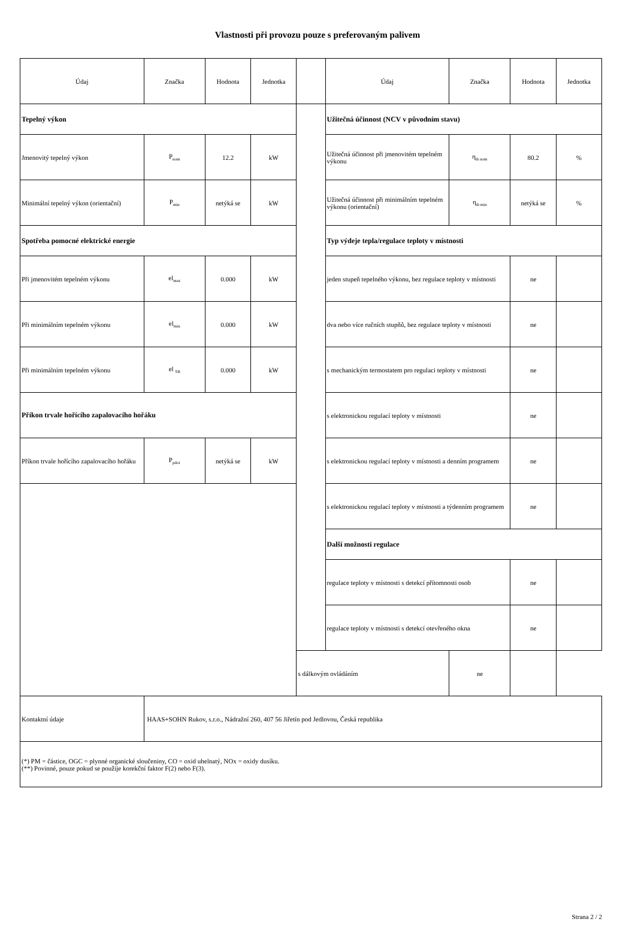Vlastnosti při provozu pouze s preferovaným palivem
| Údaj | Značka | Hodnota | Jednotka | | Údaj | Značka | Hodnota | Jednotka |
| --- | --- | --- | --- | --- | --- | --- | --- | --- |
| Tepelný výkon | | | | | Užitečná účinnost (NCV v původním stavu) | | | |
| Jmenovitý tepelný výkon | P<sub>nom</sub> | 12.2 | kW | | Užitečná účinnost při jmenovitém tepelném výkonu | η<sub>th nom</sub> | 80.2 | % |
| Minimální tepelný výkon (orientační) | P<sub>min</sub> | netýká se | kW | | Užitečná účinnost při minimálním tepelném výkonu (orientační) | η<sub>th min</sub> | netýká se | % |
| Spotřeba pomocné elektrické energie | | | | | Typ výdeje tepla/regulace teploty v místnosti | | | |
| Při jmenovitém tepelném výkonu | el<sub>max</sub> | 0.000 | kW | | jeden stupeň tepelného výkonu, bez regulace teploty v místnosti | | ne | |
| Při minimálním tepelném výkonu | el<sub>min</sub> | 0.000 | kW | | dva nebo více ručních stupňů, bez regulace teploty v místnosti | | ne | |
| Při minimálním tepelném výkonu | el <sub>SB</sub> | 0.000 | kW | | s mechanickým termostatem pro regulaci teploty v místnosti | | ne | |
| Příkon trvale hořícího zapalovacího hořáku | | | | | s elektronickou regulací teploty v místnosti | | ne | |
| Příkon trvale hořícího zapalovacího hořáku | P<sub>pilot</sub> | netýká se | kW | | s elektronickou regulací teploty v místnosti a denním programem | | ne | |
| | | | | | s elektronickou regulací teploty v místnosti a týdenním programem | | ne | |
| | | | | | Další možnosti regulace | | | |
| | | | | | regulace teploty v místnosti s detekcí přítomnosti osob | | ne | |
| | | | | | regulace teploty v místnosti s detekcí otevřeného okna | | ne | |
| | | | | s dálkovým ovládáním | | ne | | |
| Kontaktní údaje | HAAS+SOHN Rukov, s.r.o., Nádražní 260, 407 56 Jiřetín pod Jedlovou, Česká republika | | | | | | | |
| (*) PM = částice, OGC = plynné organické sloučeniny, CO = oxid uhelnatý, NOx = oxidy dusíku. (**) Povinné, pouze pokud se použije korekční faktor F(2) nebo F(3). | | | | | | | | |
Strana 2 / 2